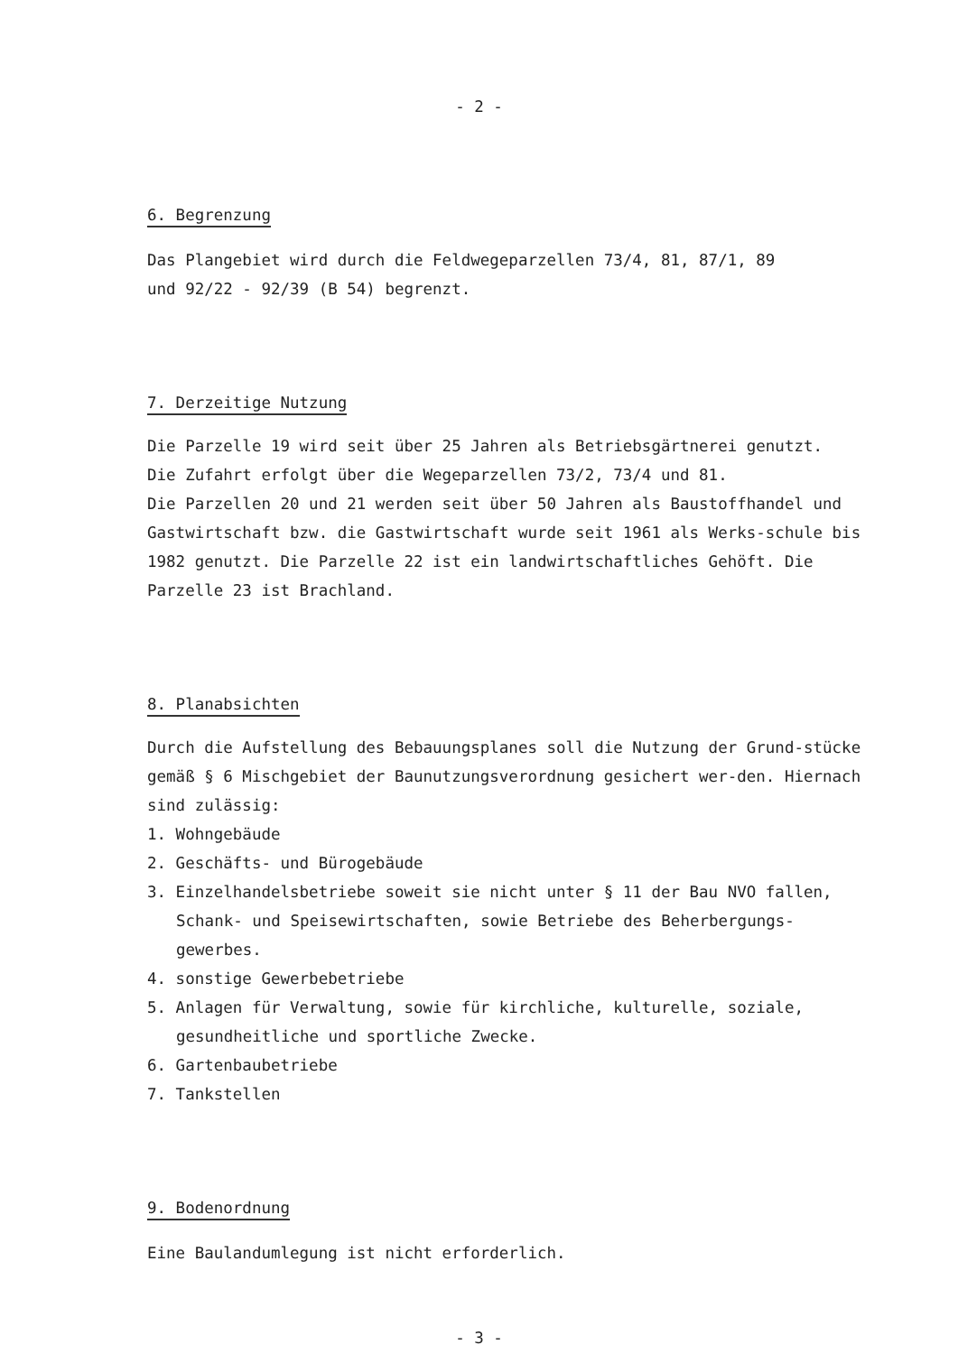- 2 -
6. Begrenzung
Das Plangebiet wird durch die Feldwegeparzellen 73/4, 81, 87/1, 89
und 92/22 - 92/39 (B 54) begrenzt.
7. Derzeitige Nutzung
Die Parzelle 19 wird seit über 25 Jahren als Betriebsgärtnerei genutzt.
Die Zufahrt erfolgt über die Wegeparzellen 73/2, 73/4 und 81.
Die Parzellen 20 und 21 werden seit über 50 Jahren als Baustoffhandel und Gastwirtschaft bzw. die Gastwirtschaft wurde seit 1961 als Werks-schule bis 1982 genutzt. Die Parzelle 22 ist ein landwirtschaftliches Gehöft. Die Parzelle 23 ist Brachland.
8. Planabsichten
Durch die Aufstellung des Bebauungsplanes soll die Nutzung der Grund-stücke gemäß § 6 Mischgebiet der Baunutzungsverordnung gesichert wer-den. Hiernach sind zulässig:
1. Wohngebäude
2. Geschäfts- und Bürogebäude
3. Einzelhandelsbetriebe soweit sie nicht unter § 11 der Bau NVO fallen, Schank- und Speisewirtschaften, sowie Betriebe des Beherbergungs-gewerbes.
4. sonstige Gewerbebetriebe
5. Anlagen für Verwaltung, sowie für kirchliche, kulturelle, soziale, gesundheitliche und sportliche Zwecke.
6. Gartenbaubetriebe
7. Tankstellen
9. Bodenordnung
Eine Baulandumlegung ist nicht erforderlich.
- 3 -